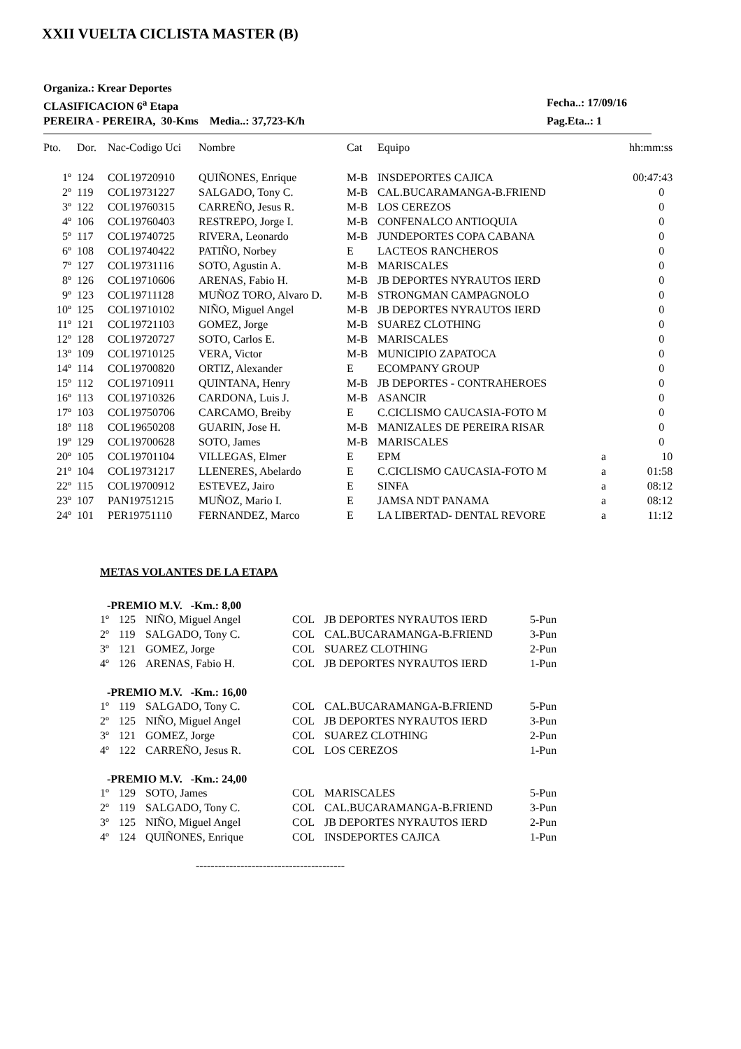XXII VUELTA CICLISTA MASTER (B)
Organiza.: Krear Deportes
CLASIFICACION 6<sup>a</sup> Etapa Fecha..: 17/09/16
PEREIRA - PEREIRA, 30-Kms Media..: 37,723-K/h Pag.Eta..: 1
| Pto. | Dor. | Nac-Codigo Uci | Nombre | Cat | Equipo | | hh:mm:ss |
| --- | --- | --- | --- | --- | --- | --- | --- |
| 1º | 124 | COL19720910 | QUIÑONES, Enrique | M-B | INSDEPORTES CAJICA | | 00:47:43 |
| 2º | 119 | COL19731227 | SALGADO, Tony C. | M-B | CAL.BUCARAMANGA-B.FRIEND | | 0 |
| 3º | 122 | COL19760315 | CARREÑO, Jesus R. | M-B | LOS CEREZOS | | 0 |
| 4º | 106 | COL19760403 | RESTREPO, Jorge I. | M-B | CONFENALCO ANTIOQUIA | | 0 |
| 5º | 117 | COL19740725 | RIVERA, Leonardo | M-B | JUNDEPORTES COPA CABANA | | 0 |
| 6º | 108 | COL19740422 | PATIÑO, Norbey | E | LACTEOS RANCHEROS | | 0 |
| 7º | 127 | COL19731116 | SOTO, Agustin A. | M-B | MARISCALES | | 0 |
| 8º | 126 | COL19710606 | ARENAS, Fabio H. | M-B | JB DEPORTES NYRAUTOS IERD | | 0 |
| 9º | 123 | COL19711128 | MUÑOZ TORO, Alvaro D. | M-B | STRONGMAN CAMPAGNOLO | | 0 |
| 10º | 125 | COL19710102 | NIÑO, Miguel Angel | M-B | JB DEPORTES NYRAUTOS IERD | | 0 |
| 11º | 121 | COL19721103 | GOMEZ, Jorge | M-B | SUAREZ CLOTHING | | 0 |
| 12º | 128 | COL19720727 | SOTO, Carlos E. | M-B | MARISCALES | | 0 |
| 13º | 109 | COL19710125 | VERA, Victor | M-B | MUNICIPIO ZAPATOCA | | 0 |
| 14º | 114 | COL19700820 | ORTIZ, Alexander | E | ECOMPANY GROUP | | 0 |
| 15º | 112 | COL19710911 | QUINTANA, Henry | M-B | JB DEPORTES - CONTRAHEROES | | 0 |
| 16º | 113 | COL19710326 | CARDONA, Luis J. | M-B | ASANCIR | | 0 |
| 17º | 103 | COL19750706 | CARCAMO, Breiby | E | C.CICLISMO CAUCASIA-FOTO M | | 0 |
| 18º | 118 | COL19650208 | GUARIN, Jose H. | M-B | MANIZALES DE PEREIRA RISAR | | 0 |
| 19º | 129 | COL19700628 | SOTO, James | M-B | MARISCALES | | 0 |
| 20º | 105 | COL19701104 | VILLEGAS, Elmer | E | EPM | a | 10 |
| 21º | 104 | COL19731217 | LLENERES, Abelardo | E | C.CICLISMO CAUCASIA-FOTO M | a | 01:58 |
| 22º | 115 | COL19700912 | ESTEVEZ, Jairo | E | SINFA | a | 08:12 |
| 23º | 107 | PAN19751215 | MUÑOZ, Mario I. | E | JAMSA NDT PANAMA | a | 08:12 |
| 24º | 101 | PER19751110 | FERNANDEZ, Marco | E | LA LIBERTAD- DENTAL REVORE | a | 11:12 |
METAS VOLANTES DE LA ETAPA
-PREMIO M.V. -Km.: 8,00
| 1º | 125 | NIÑO, Miguel Angel | COL | JB DEPORTES NYRAUTOS IERD | 5-Pun |
| 2º | 119 | SALGADO, Tony C. | COL | CAL.BUCARAMANGA-B.FRIEND | 3-Pun |
| 3º | 121 | GOMEZ, Jorge | COL | SUAREZ CLOTHING | 2-Pun |
| 4º | 126 | ARENAS, Fabio H. | COL | JB DEPORTES NYRAUTOS IERD | 1-Pun |
-PREMIO M.V. -Km.: 16,00
| 1º | 119 | SALGADO, Tony C. | COL | CAL.BUCARAMANGA-B.FRIEND | 5-Pun |
| 2º | 125 | NIÑO, Miguel Angel | COL | JB DEPORTES NYRAUTOS IERD | 3-Pun |
| 3º | 121 | GOMEZ, Jorge | COL | SUAREZ CLOTHING | 2-Pun |
| 4º | 122 | CARREÑO, Jesus R. | COL | LOS CEREZOS | 1-Pun |
-PREMIO M.V. -Km.: 24,00
| 1º | 129 | SOTO, James | COL | MARISCALES | 5-Pun |
| 2º | 119 | SALGADO, Tony C. | COL | CAL.BUCARAMANGA-B.FRIEND | 3-Pun |
| 3º | 125 | NIÑO, Miguel Angel | COL | JB DEPORTES NYRAUTOS IERD | 2-Pun |
| 4º | 124 | QUIÑONES, Enrique | COL | INSDEPORTES CAJICA | 1-Pun |
----------------------------------------